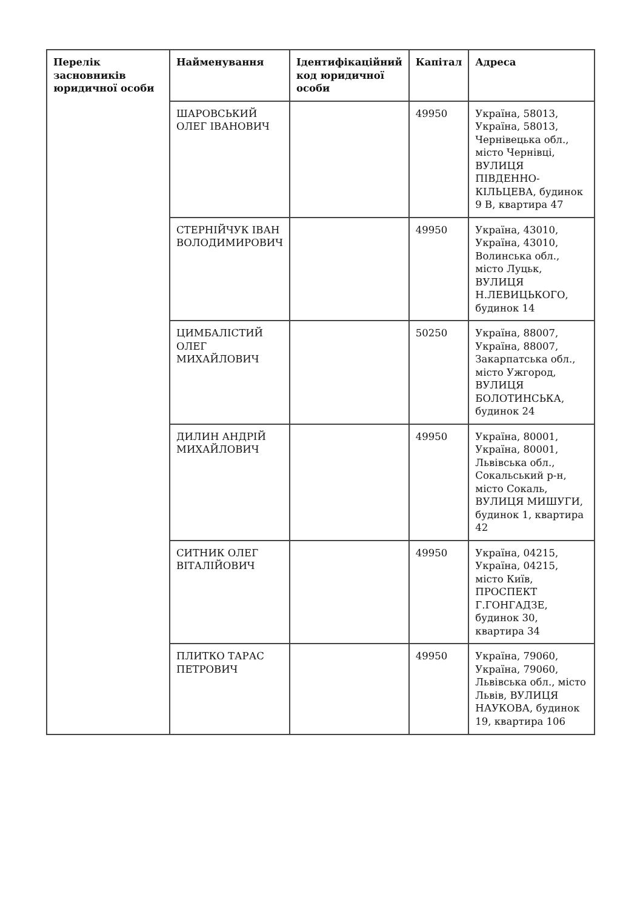| Перелік засновників юридичної особи | Найменування | Ідентифікаційний код юридичної особи | Капітал | Адреса |
| --- | --- | --- | --- | --- |
| | ШАРОВСЬКИЙ ОЛЕГ ІВАНОВИЧ | | 49950 | Україна, 58013, Україна, 58013, Чернівецька обл., місто Чернівці, ВУЛИЦЯ ПІВДЕННО-КІЛЬЦЕВА, будинок 9 В, квартира 47 |
| | СТЕРНІЙЧУК ІВАН ВОЛОДИМИРОВИЧ | | 49950 | Україна, 43010, Україна, 43010, Волинська обл., місто Луцьк, ВУЛИЦЯ Н.ЛЕВИЦЬКОГО, будинок 14 |
| | ЦИМБАЛІСТИЙ ОЛЕГ МИХАЙЛОВИЧ | | 50250 | Україна, 88007, Україна, 88007, Закарпатська обл., місто Ужгород, ВУЛИЦЯ БОЛОТИНСЬКА, будинок 24 |
| | ДИЛИН АНДРІЙ МИХАЙЛОВИЧ | | 49950 | Україна, 80001, Україна, 80001, Львівська обл., Сокальський р-н, місто Сокаль, ВУЛИЦЯ МИШУГИ, будинок 1, квартира 42 |
| | СИТНИК ОЛЕГ ВІТАЛІЙОВИЧ | | 49950 | Україна, 04215, Україна, 04215, місто Київ, ПРОСПЕКТ Г.ГОНГАДЗЕ, будинок 30, квартира 34 |
| | ПЛИТКО ТАРАС ПЕТРОВИЧ | | 49950 | Україна, 79060, Україна, 79060, Львівська обл., місто Львів, ВУЛИЦЯ НАУКОВА, будинок 19, квартира 106 |